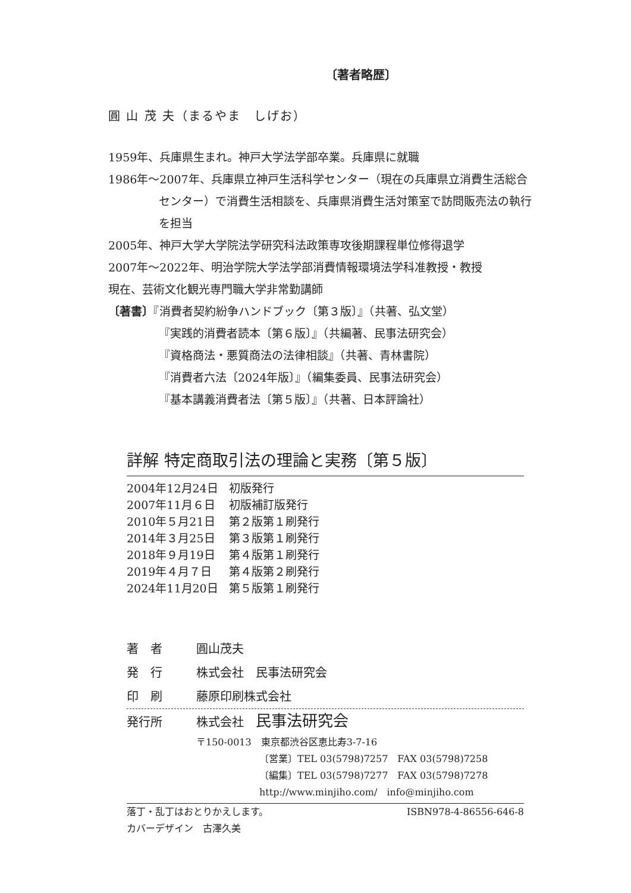〔著者略歴〕
圓 山 茂 夫（まるやま　しげお）
1959年、兵庫県生まれ。神戸大学法学部卒業。兵庫県に就職
1986年～2007年、兵庫県立神戸生活科学センター（現在の兵庫県立消費生活総合センター）で消費生活相談を、兵庫県消費生活対策室で訪問販売法の執行を担当
2005年、神戸大学大学院法学研究科法政策専攻後期課程単位修得退学
2007年～2022年、明治学院大学法学部消費情報環境法学科准教授・教授
現在、芸術文化観光専門職大学非常勤講師
〔著書〕『消費者契約紛争ハンドブック〔第３版〕』（共著、弘文堂）
『実践的消費者読本〔第６版〕』（共編著、民事法研究会）
『資格商法・悪質商法の法律相談』（共著、青林書院）
『消費者六法〔2024年版〕』（編集委員、民事法研究会）
『基本講義消費者法〔第５版〕』（共著、日本評論社）
詳解 特定商取引法の理論と実務〔第５版〕
2004年12月24日 初版発行
2007年11月６日 初版補訂版発行
2010年５月21日 第２版第１刷発行
2014年３月25日 第３版第１刷発行
2018年９月19日 第４版第１刷発行
2019年４月７日 第４版第２刷発行
2024年11月20日 第５版第１刷発行
著　者 圓山茂夫
発　行 株式会社　民事法研究会
印　刷 藤原印刷株式会社
発行所 株式会社　民事法研究会
〒150-0013　東京都渋谷区恵比寿3-7-16
〔営業〕TEL 03(5798)7257　FAX 03(5798)7258
〔編集〕TEL 03(5798)7277　FAX 03(5798)7278
http://www.minjiho.com/　info@minjiho.com
落丁・乱丁はおとりかえします。 ISBN978-4-86556-646-8
カバーデザイン　古澤久美